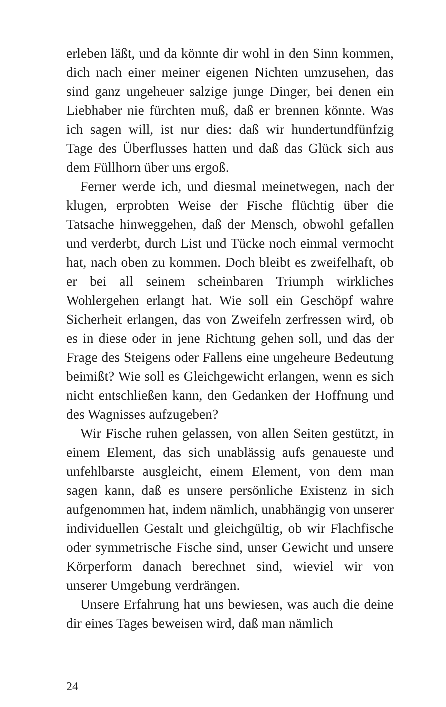erleben läßt, und da könnte dir wohl in den Sinn kommen, dich nach einer meiner eigenen Nichten umzusehen, das sind ganz ungeheuer salzige junge Dinger, bei denen ein Liebhaber nie fürchten muß, daß er brennen könnte. Was ich sagen will, ist nur dies: daß wir hundertundfünfzig Tage des Überflusses hatten und daß das Glück sich aus dem Füllhorn über uns ergoß.
Ferner werde ich, und diesmal meinetwegen, nach der klugen, erprobten Weise der Fische flüchtig über die Tatsache hinweggehen, daß der Mensch, obwohl gefallen und verderbt, durch List und Tücke noch einmal vermocht hat, nach oben zu kommen. Doch bleibt es zweifelhaft, ob er bei all seinem scheinbaren Triumph wirkliches Wohlergehen erlangt hat. Wie soll ein Geschöpf wahre Sicherheit erlangen, das von Zweifeln zerfressen wird, ob es in diese oder in jene Richtung gehen soll, und das der Frage des Steigens oder Fallens eine ungeheure Bedeutung beimißt? Wie soll es Gleichgewicht erlangen, wenn es sich nicht entschließen kann, den Gedanken der Hoffnung und des Wagnisses aufzugeben?
Wir Fische ruhen gelassen, von allen Seiten gestützt, in einem Element, das sich unablässig aufs genaueste und unfehlbarste ausgleicht, einem Element, von dem man sagen kann, daß es unsere persönliche Existenz in sich aufgenommen hat, indem nämlich, unabhängig von unserer individuellen Gestalt und gleichgültig, ob wir Flachfische oder symmetrische Fische sind, unser Gewicht und unsere Körperform danach berechnet sind, wieviel wir von unserer Umgebung verdrängen.
Unsere Erfahrung hat uns bewiesen, was auch die deine dir eines Tages beweisen wird, daß man nämlich
24